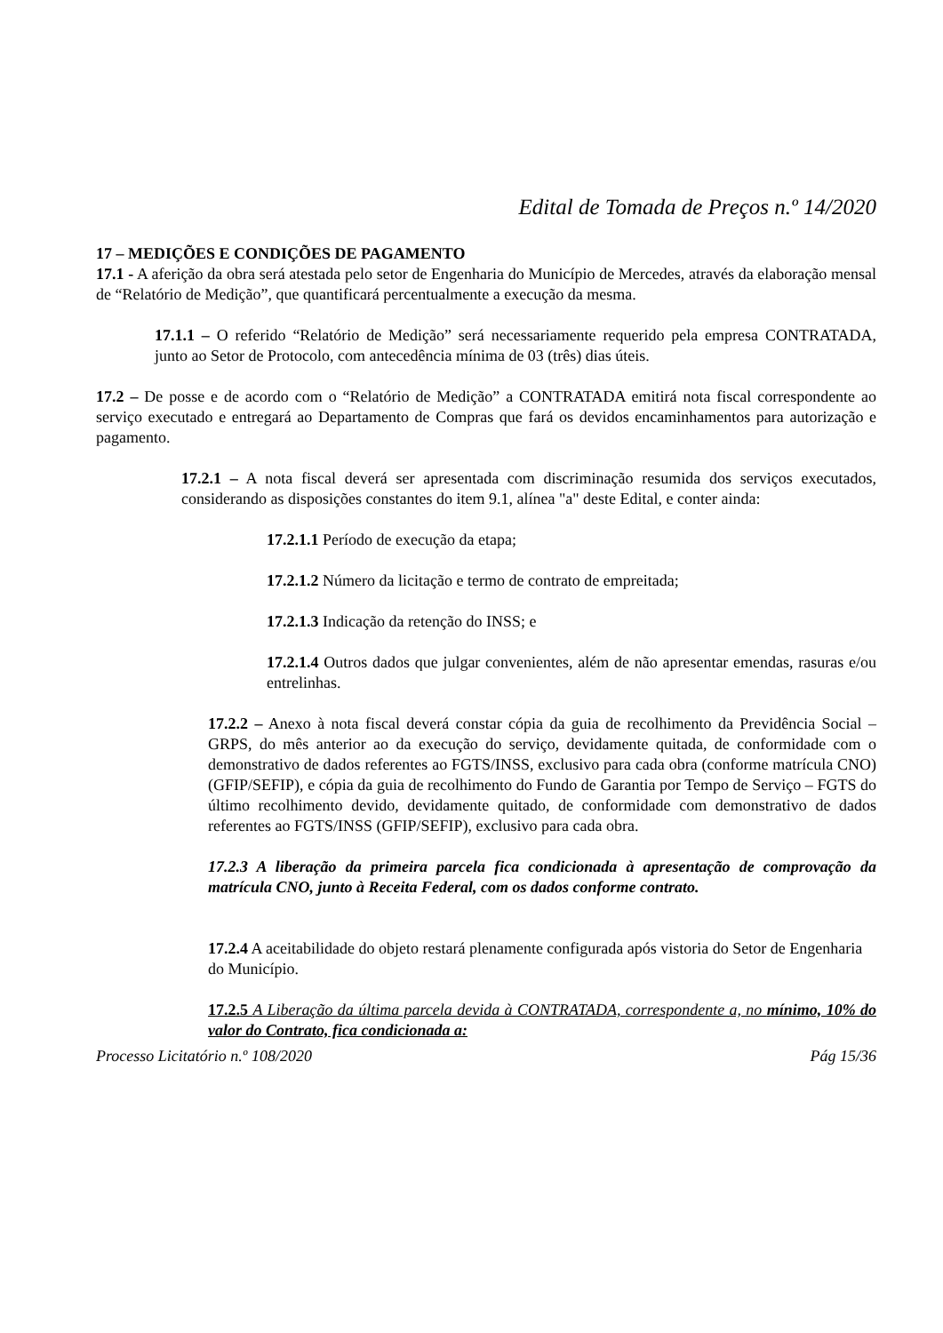Edital de Tomada de Preços n.º 14/2020
17 – MEDIÇÕES E CONDIÇÕES DE PAGAMENTO
17.1 - A aferição da obra será atestada pelo setor de Engenharia do Município de Mercedes, através da elaboração mensal de “Relatório de Medição”, que quantificará percentualmente a execução da mesma.
17.1.1 – O referido “Relatório de Medição” será necessariamente requerido pela empresa CONTRATADA, junto ao Setor de Protocolo, com antecedência mínima de 03 (três) dias úteis.
17.2 – De posse e de acordo com o “Relatório de Medição” a CONTRATADA emitirá nota fiscal correspondente ao serviço executado e entregará ao Departamento de Compras que fará os devidos encaminhamentos para autorização e pagamento.
17.2.1 – A nota fiscal deverá ser apresentada com discriminação resumida dos serviços executados, considerando as disposições constantes do item 9.1, alínea "a" deste Edital, e conter ainda:
17.2.1.1 Período de execução da etapa;
17.2.1.2 Número da licitação e termo de contrato de empreitada;
17.2.1.3 Indicação da retenção do INSS; e
17.2.1.4 Outros dados que julgar convenientes, além de não apresentar emendas, rasuras e/ou entrelinhas.
17.2.2 – Anexo à nota fiscal deverá constar cópia da guia de recolhimento da Previdência Social – GRPS, do mês anterior ao da execução do serviço, devidamente quitada, de conformidade com o demonstrativo de dados referentes ao FGTS/INSS, exclusivo para cada obra (conforme matrícula CNO)(GFIP/SEFIP), e cópia da guia de recolhimento do Fundo de Garantia por Tempo de Serviço – FGTS do último recolhimento devido, devidamente quitado, de conformidade com demonstrativo de dados referentes ao FGTS/INSS (GFIP/SEFIP), exclusivo para cada obra.
17.2.3 A liberação da primeira parcela fica condicionada à apresentação de comprovação da matrícula CNO, junto à Receita Federal, com os dados conforme contrato.
17.2.4 A aceitabilidade do objeto restará plenamente configurada após vistoria do Setor de Engenharia do Município.
17.2.5 A Liberação da última parcela devida à CONTRATADA, correspondente a, no mínimo, 10% do valor do Contrato, fica condicionada a:
Processo Licitatório n.º 108/2020 Pág 15/36